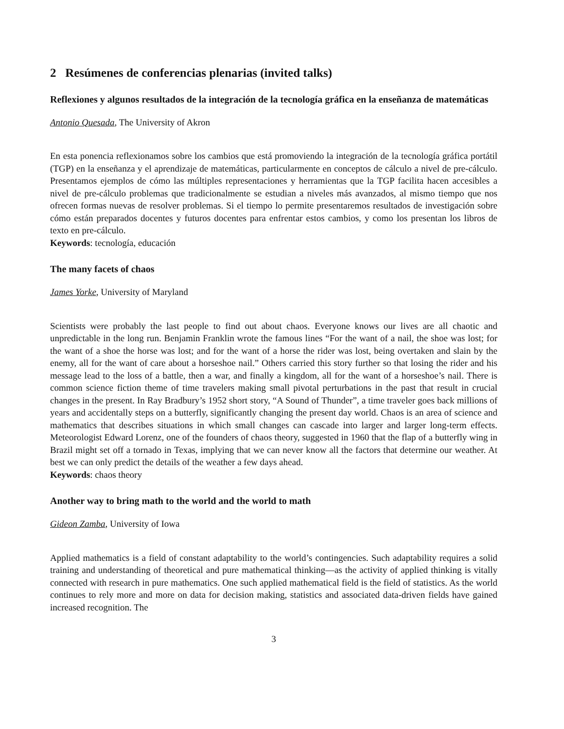2 Resúmenes de conferencias plenarias (invited talks)
Reflexiones y algunos resultados de la integración de la tecnología gráfica en la enseñanza de matemáticas
Antonio Quesada, The University of Akron
En esta ponencia reflexionamos sobre los cambios que está promoviendo la integración de la tecnología gráfica portátil (TGP) en la enseñanza y el aprendizaje de matemáticas, particularmente en conceptos de cálculo a nivel de pre-cálculo. Presentamos ejemplos de cómo las múltiples representaciones y herramientas que la TGP facilita hacen accesibles a nivel de pre-cálculo problemas que tradicionalmente se estudian a niveles más avanzados, al mismo tiempo que nos ofrecen formas nuevas de resolver problemas. Si el tiempo lo permite presentaremos resultados de investigación sobre cómo están preparados docentes y futuros docentes para enfrentar estos cambios, y como los presentan los libros de texto en pre-cálculo.
Keywords: tecnología, educación
The many facets of chaos
James Yorke, University of Maryland
Scientists were probably the last people to find out about chaos. Everyone knows our lives are all chaotic and unpredictable in the long run. Benjamin Franklin wrote the famous lines “For the want of a nail, the shoe was lost; for the want of a shoe the horse was lost; and for the want of a horse the rider was lost, being overtaken and slain by the enemy, all for the want of care about a horseshoe nail.” Others carried this story further so that losing the rider and his message lead to the loss of a battle, then a war, and finally a kingdom, all for the want of a horseshoe’s nail. There is common science fiction theme of time travelers making small pivotal perturbations in the past that result in crucial changes in the present. In Ray Bradbury’s 1952 short story, “A Sound of Thunder”, a time traveler goes back millions of years and accidentally steps on a butterfly, significantly changing the present day world. Chaos is an area of science and mathematics that describes situations in which small changes can cascade into larger and larger long-term effects. Meteorologist Edward Lorenz, one of the founders of chaos theory, suggested in 1960 that the flap of a butterfly wing in Brazil might set off a tornado in Texas, implying that we can never know all the factors that determine our weather. At best we can only predict the details of the weather a few days ahead.
Keywords: chaos theory
Another way to bring math to the world and the world to math
Gideon Zamba, University of Iowa
Applied mathematics is a field of constant adaptability to the world’s contingencies. Such adaptability requires a solid training and understanding of theoretical and pure mathematical thinking—as the activity of applied thinking is vitally connected with research in pure mathematics. One such applied mathematical field is the field of statistics. As the world continues to rely more and more on data for decision making, statistics and associated data-driven fields have gained increased recognition. The
3